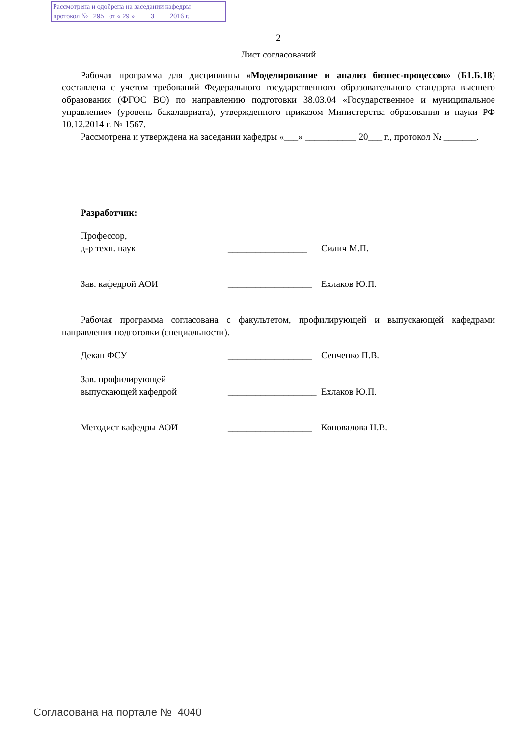Рассмотрена и одобрена на заседании кафедры
протокол № 295 от « 29 » 3 2016 г.
2
Лист согласований
Рабочая программа для дисциплины «Моделирование и анализ бизнес-процессов» (Б1.Б.18) составлена с учетом требований Федерального государственного образовательного стандарта высшего образования (ФГОС ВО) по направлению подготовки 38.03.04 «Государственное и муниципальное управление» (уровень бакалавриата), утвержденного приказом Министерства образования и науки РФ 10.12.2014 г. № 1567.
Рассмотрена и утверждена на заседании кафедры «___» ___________ 20___ г., протокол № _______.
Разработчик:
Профессор,
д-р техн. наук
_________________
Силич М.П.
Зав. кафедрой АОИ __________________
Ехлаков Ю.П.
Рабочая программа согласована с факультетом, профилирующей и выпускающей кафедрами направления подготовки (специальности).
Декан ФСУ __________________
Сенченко П.В.
Зав. профилирующей
выпускающей кафедрой
___________________
Ехлаков Ю.П.
Методист кафедры АОИ __________________
Коновалова Н.В.
Согласована на портале № 4040